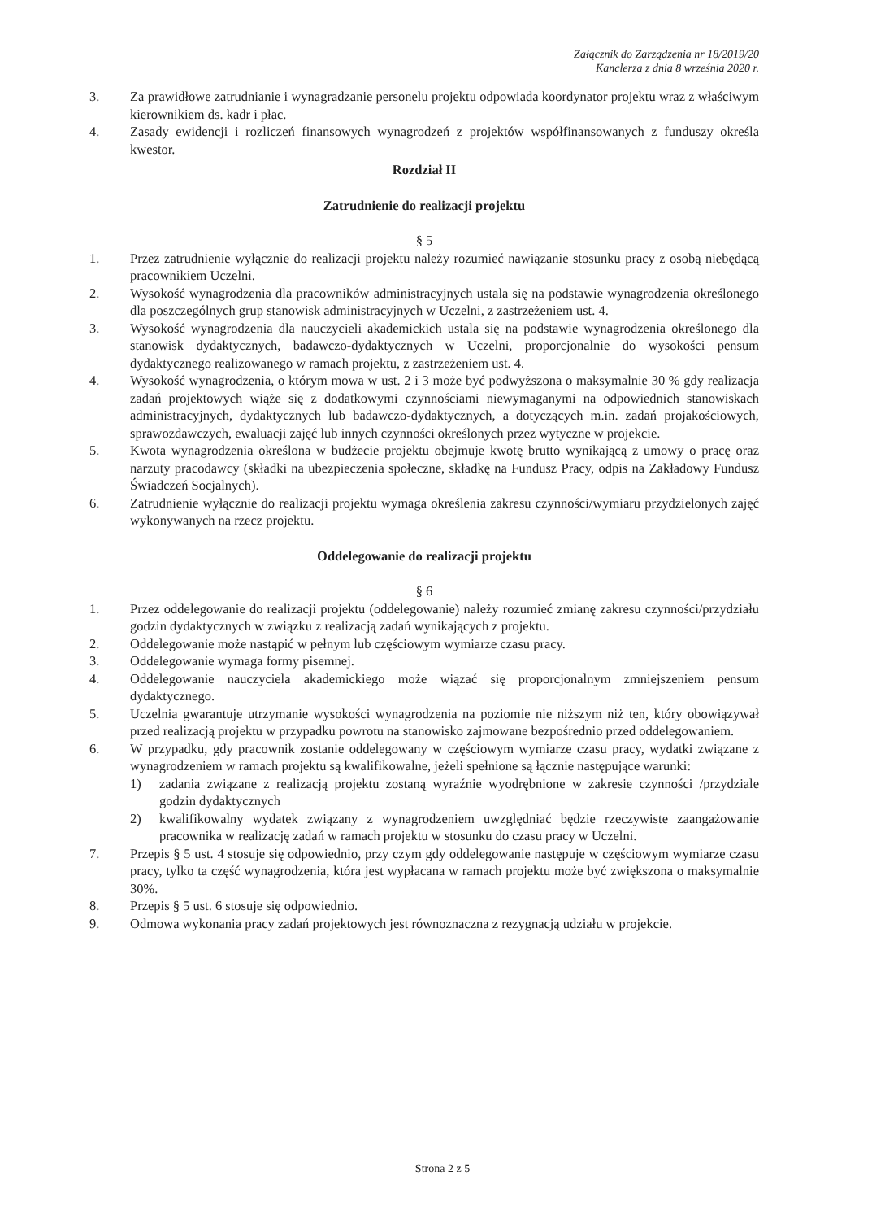Załącznik do Zarządzenia nr 18/2019/20
Kanclerza z dnia 8 września 2020 r.
3. Za prawidłowe zatrudnianie i wynagradzanie personelu projektu odpowiada koordynator projektu wraz z właściwym kierownikiem ds. kadr i płac.
4. Zasady ewidencji i rozliczeń finansowych wynagrodzeń z projektów współfinansowanych z funduszy określa kwestor.
Rozdział II
Zatrudnienie do realizacji projektu
§ 5
1. Przez zatrudnienie wyłącznie do realizacji projektu należy rozumieć nawiązanie stosunku pracy z osobą niebędącą pracownikiem Uczelni.
2. Wysokość wynagrodzenia dla pracowników administracyjnych ustala się na podstawie wynagrodzenia określonego dla poszczególnych grup stanowisk administracyjnych w Uczelni, z zastrzeżeniem ust. 4.
3. Wysokość wynagrodzenia dla nauczycieli akademickich ustala się na podstawie wynagrodzenia określonego dla stanowisk dydaktycznych, badawczo-dydaktycznych w Uczelni, proporcjonalnie do wysokości pensum dydaktycznego realizowanego w ramach projektu, z zastrzeżeniem ust. 4.
4. Wysokość wynagrodzenia, o którym mowa w ust. 2 i 3 może być podwyższona o maksymalnie 30 % gdy realizacja zadań projektowych wiąże się z dodatkowymi czynnościami niewymaganymi na odpowiednich stanowiskach administracyjnych, dydaktycznych lub badawczo-dydaktycznych, a dotyczących m.in. zadań projakościowych, sprawozdawczych, ewaluacji zajęć lub innych czynności określonych przez wytyczne w projekcie.
5. Kwota wynagrodzenia określona w budżecie projektu obejmuje kwotę brutto wynikającą z umowy o pracę oraz narzuty pracodawcy (składki na ubezpieczenia społeczne, składkę na Fundusz Pracy, odpis na Zakładowy Fundusz Świadczeń Socjalnych).
6. Zatrudnienie wyłącznie do realizacji projektu wymaga określenia zakresu czynności/wymiaru przydzielonych zajęć wykonywanych na rzecz projektu.
Oddelegowanie do realizacji projektu
§ 6
1. Przez oddelegowanie do realizacji projektu (oddelegowanie) należy rozumieć zmianę zakresu czynności/przydziału godzin dydaktycznych w związku z realizacją zadań wynikających z projektu.
2. Oddelegowanie może nastąpić w pełnym lub częściowym wymiarze czasu pracy.
3. Oddelegowanie wymaga formy pisemnej.
4. Oddelegowanie nauczyciela akademickiego może wiązać się proporcjonalnym zmniejszeniem pensum dydaktycznego.
5. Uczelnia gwarantuje utrzymanie wysokości wynagrodzenia na poziomie nie niższym niż ten, który obowiązywał przed realizacją projektu w przypadku powrotu na stanowisko zajmowane bezpośrednio przed oddelegowaniem.
6. W przypadku, gdy pracownik zostanie oddelegowany w częściowym wymiarze czasu pracy, wydatki związane z wynagrodzeniem w ramach projektu są kwalifikowalne, jeżeli spełnione są łącznie następujące warunki:
1) zadania związane z realizacją projektu zostaną wyraźnie wyodrębnione w zakresie czynności /przydziale godzin dydaktycznych
2) kwalifikowalny wydatek związany z wynagrodzeniem uwzględniać będzie rzeczywiste zaangażowanie pracownika w realizację zadań w ramach projektu w stosunku do czasu pracy w Uczelni.
7. Przepis § 5 ust. 4 stosuje się odpowiednio, przy czym gdy oddelegowanie następuje w częściowym wymiarze czasu pracy, tylko ta część wynagrodzenia, która jest wypłacana w ramach projektu może być zwiększona o maksymalnie 30%.
8. Przepis § 5 ust. 6 stosuje się odpowiednio.
9. Odmowa wykonania pracy zadań projektowych jest równoznaczna z rezygnacją udziału w projekcie.
Strona 2 z 5